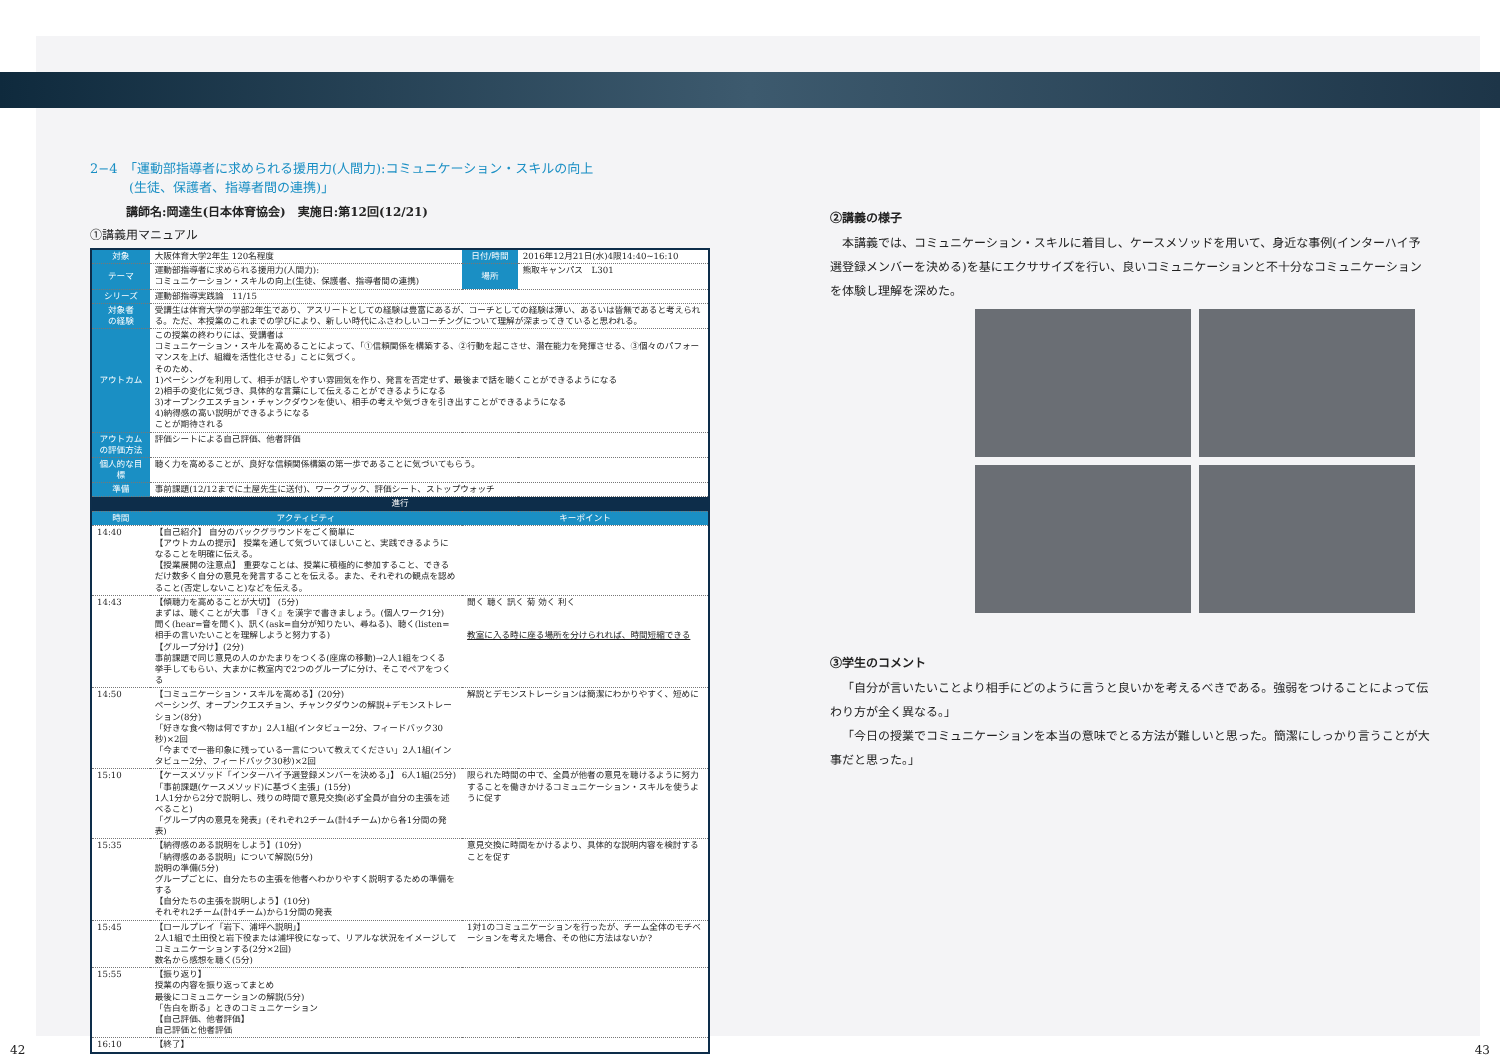2−4　「運動部指導者に求められる援用力(人間力):コミュニケーション・スキルの向上
　　　(生徒、保護者、指導者間の連携)」
　　　講師名:岡達生(日本体育協会)　実施日:第12回(12/21)
①講義用マニュアル
| 対象 | 大阪体育大学2年生 120名程度 | 日付/時間 | 2016年12月21日(水)4限14:40~16:10 |
| テーマ | 運動部指導者に求められる援用力(人間力): コミュニケーション・スキルの向上(生徒、保護者、指導者間の連携) | 場所 | 熊取キャンパス L301 |
| シリーズ | 運動部指導実践論 11/15 | | |
| 対象者 の経験 | 受講生は体育大学の学部2年生であり、アスリートとしての経験は豊富にあるが、コーチとしての経験は薄い、あるいは皆無であると考えられる。ただ、本授業のこれまでの学びにより、新しい時代にふさわしいコーチングについて理解が深まってきていると思われる。 | | |
| アウトカム | この授業の終わりには、受講者は コミュニケーション・スキルを高めることによって、「①信頼関係を構築する、②行動を起こさせ、潜在能力を発揮させる、③個々のパフォーマンスを上げ、組織を活性化させる」ことに気づく。 そのため、 1)ペーシングを利用して、相手が話しやすい雰囲気を作り、発言を否定せず、最後まで話を聴くことができるようになる 2)相手の変化に気づき、具体的な言葉にして伝えることができるようになる 3)オープンクエスチョン・チャンクダウンを使い、相手の考えや気づきを引き出すことができるようになる 4)納得感の高い説明ができるようになる ことが期待される | | |
| アウトカムの評価方法 | 評価シートによる自己評価、他者評価 | | |
| 個人的な目標 | 聴く力を高めることが、良好な信頼関係構築の第一歩であることに気づいてもらう。 | | |
| 準備 | 事前課題(12/12までに土屋先生に送付)、ワークブック、評価シート、ストップウォッチ | | |
| 進行 | | | |
| 時間 | アクティビティ | キーポイント | |
| 14:40 | 【自己紹介】 自分のバックグラウンドをごく簡単に 【アウトカムの提示】 授業を通して気づいてほしいこと、実践できるようになることを明確に伝える。 【授業展開の注意点】 重要なことは、授業に積極的に参加すること、できるだけ数多く自分の意見を発言することを伝える。また、それぞれの観点を認めること(否定しないこと)などを伝える。 | | |
| 14:43 | 【傾聴力を高めることが大切】 (5分) まずは、聴くことが大事 『きく』を漢字で書きましょう。(個人ワーク1分) 聞く(hear=音を聞く)、訊く(ask=自分が知りたい、尋ねる)、聴く(listen=相手の言いたいことを理解しようと努力する) 【グループ分け】(2分) 事前課題で同じ意見の人のかたまりをつくる(座席の移動)→2人1組をつくる 挙手してもらい、大まかに教室内で2つのグループに分け、そこでペアをつくる | 聞く 聴く 訊く 菊 効く 利く 教室に入る時に座る場所を分けられれば、時間短縮できる | |
| 14:50 | 【コミュニケーション・スキルを高める】(20分) ペーシング、オープンクエスチョン、チャンクダウンの解説+デモンストレーション(8分) 「好きな食べ物は何ですか」2人1組(インタビュー2分、フィードバック30秒)×2回 「今までで一番印象に残っている一言について教えてください」2人1組(インタビュー2分、フィードバック30秒)×2回 | 解説とデモンストレーションは簡潔にわかりやすく、短めに | |
| 15:10 | 【ケースメソッド「インターハイ予選登録メンバーを決める」】 6人1組(25分) 「事前課題(ケースメソッド)に基づく主張」(15分) 1人1分から2分で説明し、残りの時間で意見交換(必ず全員が自分の主張を述べること) 「グループ内の意見を発表」(それぞれ2チーム(計4チーム)から各1分間の発表) | 限られた時間の中で、全員が他者の意見を聴けるように努力することを働きかけるコミュニケーション・スキルを使うように促す | |
| 15:35 | 【納得感のある説明をしよう】(10分) 「納得感のある説明」について解説(5分) 説明の準備(5分) グループごとに、自分たちの主張を他者へわかりやすく説明するための準備をする 【自分たちの主張を説明しよう】(10分) それぞれ2チーム(計4チーム)から1分間の発表 | 意見交換に時間をかけるより、具体的な説明内容を検討することを促す | |
| 15:45 | 【ロールプレイ「岩下、浦坪へ説明」】 2人1組で土田役と岩下役または浦坪役になって、リアルな状況をイメージしてコミュニケーションする(2分×2回) 数名から感想を聴く(5分) | 1対1のコミュニケーションを行ったが、チーム全体のモチベーションを考えた場合、その他に方法はないか? | |
| 15:55 | 【振り返り】 授業の内容を振り返ってまとめ 最後にコミュニケーションの解説(5分) 「告白を断る」ときのコミュニケーション 【自己評価、他者評価】 自己評価と他者評価 | | |
| 16:10 | 【終了】 | | |
②講義の様子
本講義では、コミュニケーション・スキルに着目し、ケースメソッドを用いて、身近な事例(インターハイ予選登録メンバーを決める)を基にエクササイズを行い、良いコミュニケーションと不十分なコミュニケーションを体験し理解を深めた。
③学生のコメント
「自分が言いたいことより相手にどのように言うと良いかを考えるべきである。強弱をつけることによって伝わり方が全く異なる。」
「今日の授業でコミュニケーションを本当の意味でとる方法が難しいと思った。簡潔にしっかり言うことが大事だと思った。」
42 43